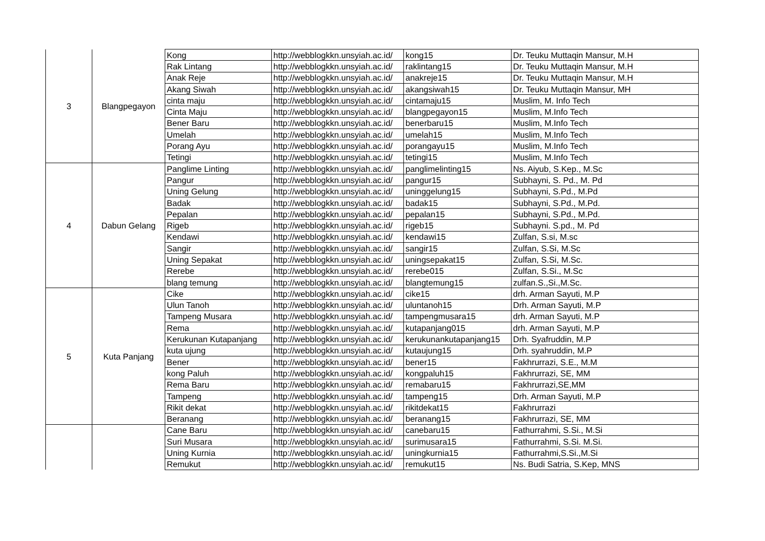| 3 | Blangpegayon | Kong | http://webblogkkn.unsyiah.ac.id/ | kong15 | Dr. Teuku Muttaqin Mansur, M.H |
| | | Rak Lintang | http://webblogkkn.unsyiah.ac.id/ | raklintang15 | Dr. Teuku Muttaqin Mansur, M.H |
| | | Anak Reje | http://webblogkkn.unsyiah.ac.id/ | anakreje15 | Dr. Teuku Muttaqin Mansur, M.H |
| | | Akang Siwah | http://webblogkkn.unsyiah.ac.id/ | akangsiwah15 | Dr. Teuku Muttaqin Mansur, MH |
| | | cinta maju | http://webblogkkn.unsyiah.ac.id/ | cintamaju15 | Muslim, M. Info Tech |
| | | Cinta Maju | http://webblogkkn.unsyiah.ac.id/ | blangpegayon15 | Muslim, M.Info Tech |
| | | Bener Baru | http://webblogkkn.unsyiah.ac.id/ | benerbaru15 | Muslim, M.Info Tech |
| | | Umelah | http://webblogkkn.unsyiah.ac.id/ | umelah15 | Muslim, M.Info Tech |
| | | Porang Ayu | http://webblogkkn.unsyiah.ac.id/ | porangayu15 | Muslim, M.Info Tech |
| | | Tetingi | http://webblogkkn.unsyiah.ac.id/ | tetingi15 | Muslim, M.Info Tech |
| 4 | Dabun Gelang | Panglime Linting | http://webblogkkn.unsyiah.ac.id/ | panglimelinting15 | Ns. Aiyub, S.Kep., M.Sc |
| | | Pangur | http://webblogkkn.unsyiah.ac.id/ | pangur15 | Subhayni, S. Pd., M. Pd |
| | | Uning Gelung | http://webblogkkn.unsyiah.ac.id/ | uninggelung15 | Subhayni, S.Pd., M.Pd |
| | | Badak | http://webblogkkn.unsyiah.ac.id/ | badak15 | Subhayni, S.Pd., M.Pd. |
| | | Pepalan | http://webblogkkn.unsyiah.ac.id/ | pepalan15 | Subhayni, S.Pd., M.Pd. |
| | | Rigeb | http://webblogkkn.unsyiah.ac.id/ | rigeb15 | Subhayni. S.pd., M. Pd |
| | | Kendawi | http://webblogkkn.unsyiah.ac.id/ | kendawi15 | Zulfan, S.si, M.sc |
| | | Sangir | http://webblogkkn.unsyiah.ac.id/ | sangir15 | Zulfan, S.Si, M.Sc |
| | | Uning Sepakat | http://webblogkkn.unsyiah.ac.id/ | uningsepakat15 | Zulfan, S.Si, M.Sc. |
| | | Rerebe | http://webblogkkn.unsyiah.ac.id/ | rerebe015 | Zulfan, S.Si., M.Sc |
| | | blang temung | http://webblogkkn.unsyiah.ac.id/ | blangtemung15 | zulfan.S.,Si.,M.Sc. |
| 5 | Kuta Panjang | Cike | http://webblogkkn.unsyiah.ac.id/ | cike15 | drh. Arman Sayuti, M.P |
| | | Ulun Tanoh | http://webblogkkn.unsyiah.ac.id/ | uluntanoh15 | Drh. Arman Sayuti, M.P |
| | | Tampeng Musara | http://webblogkkn.unsyiah.ac.id/ | tampengmusara15 | drh. Arman Sayuti, M.P |
| | | Rema | http://webblogkkn.unsyiah.ac.id/ | kutapanjang015 | drh. Arman Sayuti, M.P |
| | | Kerukunan Kutapanjang | http://webblogkkn.unsyiah.ac.id/ | kerukunankutapanjang15 | Drh. Syafruddin, M.P |
| | | kuta ujung | http://webblogkkn.unsyiah.ac.id/ | kutaujung15 | Drh. syahruddin, M.P |
| | | Bener | http://webblogkkn.unsyiah.ac.id/ | bener15 | Fakhrurrazi, S.E., M.M |
| | | kong Paluh | http://webblogkkn.unsyiah.ac.id/ | kongpaluh15 | Fakhrurrazi, SE, MM |
| | | Rema Baru | http://webblogkkn.unsyiah.ac.id/ | remabaru15 | Fakhrurrazi,SE,MM |
| | | Tampeng | http://webblogkkn.unsyiah.ac.id/ | tampeng15 | Drh. Arman Sayuti, M.P |
| | | Rikit dekat | http://webblogkkn.unsyiah.ac.id/ | rikitdekat15 | Fakhrurrazi |
| | | Beranang | http://webblogkkn.unsyiah.ac.id/ | beranang15 | Fakhrurrazi, SE, MM |
| | | Cane Baru | http://webblogkkn.unsyiah.ac.id/ | canebaru15 | Fathurrahmi, S.Si., M.Si |
| | | Suri Musara | http://webblogkkn.unsyiah.ac.id/ | surimusara15 | Fathurrahmi, S.Si. M.Si. |
| | | Uning Kurnia | http://webblogkkn.unsyiah.ac.id/ | uningkurnia15 | Fathurrahmi,S.Si.,M.Si |
| | | Remukut | http://webblogkkn.unsyiah.ac.id/ | remukut15 | Ns. Budi Satria, S.Kep, MNS |